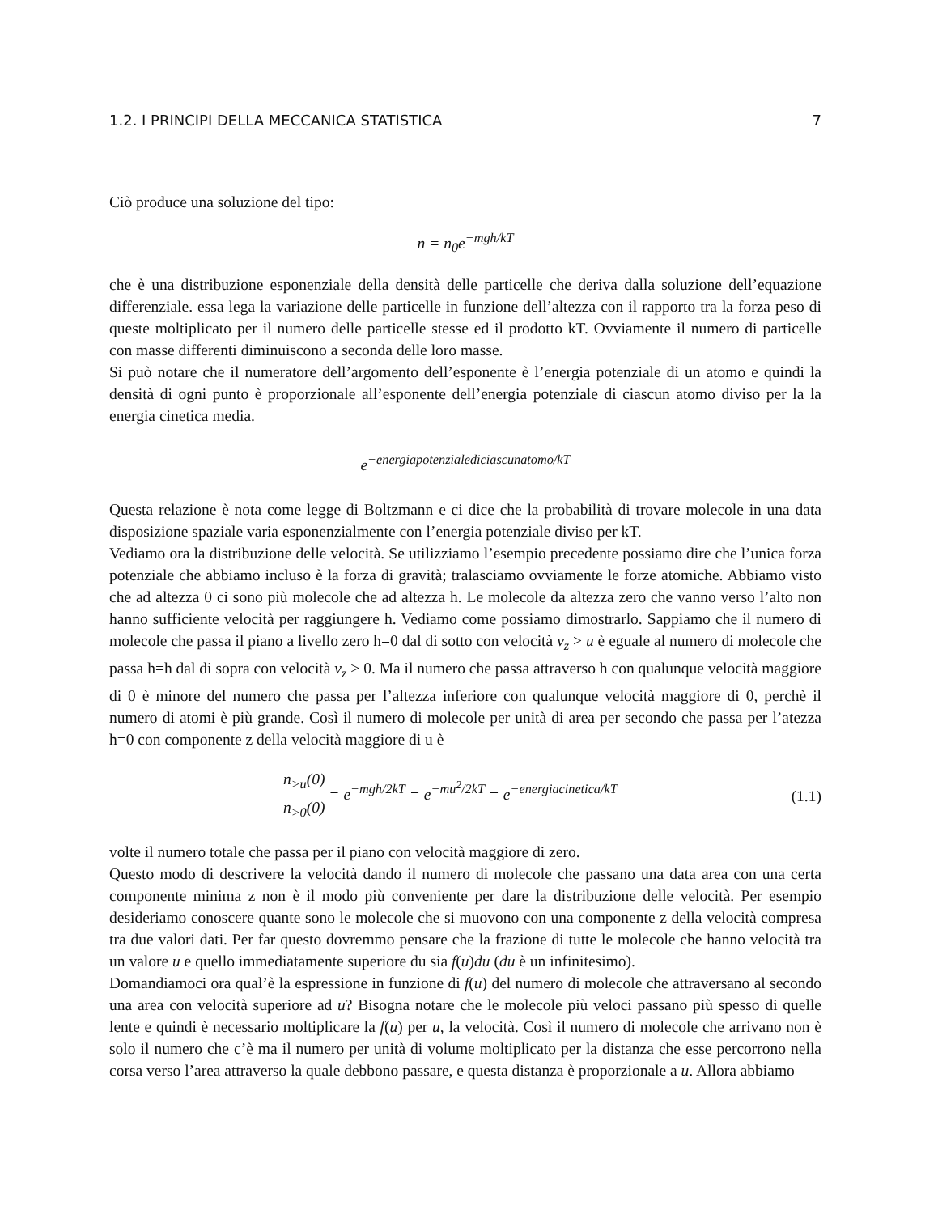1.2. I PRINCIPI DELLA MECCANICA STATISTICA 7
Ciò produce una soluzione del tipo:
n = n<sub>0</sub>e<sup>−mgh/kT</sup>
che è una distribuzione esponenziale della densità delle particelle che deriva dalla soluzione dell’equazione differenziale. essa lega la variazione delle particelle in funzione dell’altezza con il rapporto tra la forza peso di queste moltiplicato per il numero delle particelle stesse ed il prodotto kT. Ovviamente il numero di particelle con masse differenti diminuiscono a seconda delle loro masse.
Si può notare che il numeratore dell’argomento dell’esponente è l’energia potenziale di un atomo e quindi la densità di ogni punto è proporzionale all’esponente dell’energia potenziale di ciascun atomo diviso per la la energia cinetica media.
e<sup>−energiapotenzialediciascunatomo/kT</sup>
Questa relazione è nota come legge di Boltzmann e ci dice che la probabilità di trovare molecole in una data disposizione spaziale varia esponenzialmente con l’energia potenziale diviso per kT.
Vediamo ora la distribuzione delle velocità. Se utilizziamo l’esempio precedente possiamo dire che l’unica forza potenziale che abbiamo incluso è la forza di gravità; tralasciamo ovviamente le forze atomiche. Abbiamo visto che ad altezza 0 ci sono più molecole che ad altezza h. Le molecole da altezza zero che vanno verso l’alto non hanno sufficiente velocità per raggiungere h. Vediamo come possiamo dimostrarlo. Sappiamo che il numero di molecole che passa il piano a livello zero h=0 dal di sotto con velocità v<sub>z</sub> > u è eguale al numero di molecole che passa h=h dal di sopra con velocità v<sub>z</sub> > 0. Ma il numero che passa attraverso h con qualunque velocità maggiore di 0 è minore del numero che passa per l’altezza inferiore con qualunque velocità maggiore di 0, perchè il numero di atomi è più grande. Così il numero di molecole per unità di area per secondo che passa per l’atezza h=0 con componente z della velocità maggiore di u è
n<sub>>u</sub>(0) n<sub>>0</sub>(0) = e<sup>−mgh/2kT</sup> = e<sup>−mu<sup>2</sup>/2kT</sup> = e<sup>−energiacinetica/kT</sup>
(1.1)
volte il numero totale che passa per il piano con velocità maggiore di zero.
Questo modo di descrivere la velocità dando il numero di molecole che passano una data area con una certa componente minima z non è il modo più conveniente per dare la distribuzione delle velocità. Per esempio desideriamo conoscere quante sono le molecole che si muovono con una componente z della velocità compresa tra due valori dati. Per far questo dovremmo pensare che la frazione di tutte le molecole che hanno velocità tra un valore u e quello immediatamente superiore du sia f(u)du (du è un infinitesimo).
Domandiamoci ora qual’è la espressione in funzione di f(u) del numero di molecole che attraversano al secondo una area con velocità superiore ad u? Bisogna notare che le molecole più veloci passano più spesso di quelle lente e quindi è necessario moltiplicare la f(u) per u, la velocità. Così il numero di molecole che arrivano non è solo il numero che c’è ma il numero per unità di volume moltiplicato per la distanza che esse percorrono nella corsa verso l’area attraverso la quale debbono passare, e questa distanza è proporzionale a u. Allora abbiamo